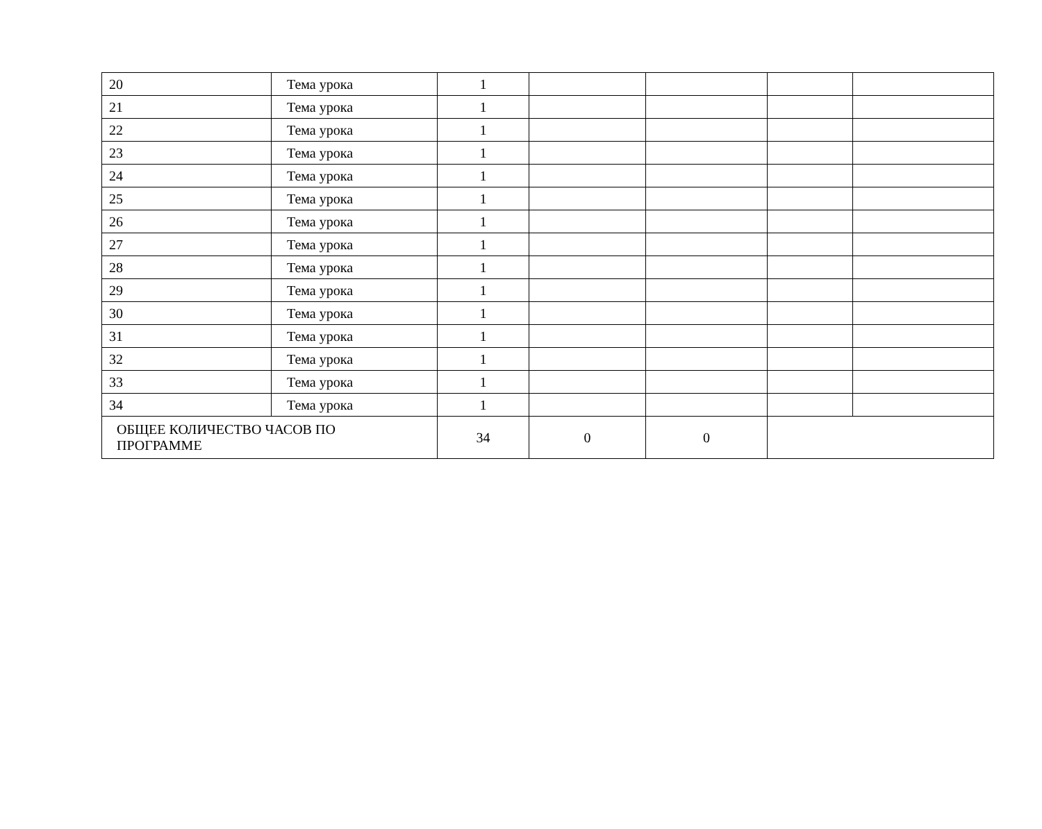| 20 | Тема урока | 1 | | | | |
| 21 | Тема урока | 1 | | | | |
| 22 | Тема урока | 1 | | | | |
| 23 | Тема урока | 1 | | | | |
| 24 | Тема урока | 1 | | | | |
| 25 | Тема урока | 1 | | | | |
| 26 | Тема урока | 1 | | | | |
| 27 | Тема урока | 1 | | | | |
| 28 | Тема урока | 1 | | | | |
| 29 | Тема урока | 1 | | | | |
| 30 | Тема урока | 1 | | | | |
| 31 | Тема урока | 1 | | | | |
| 32 | Тема урока | 1 | | | | |
| 33 | Тема урока | 1 | | | | |
| 34 | Тема урока | 1 | | | | |
| ОБЩЕЕ КОЛИЧЕСТВО ЧАСОВ ПО ПРОГРАММЕ | | 34 | 0 | 0 | | |